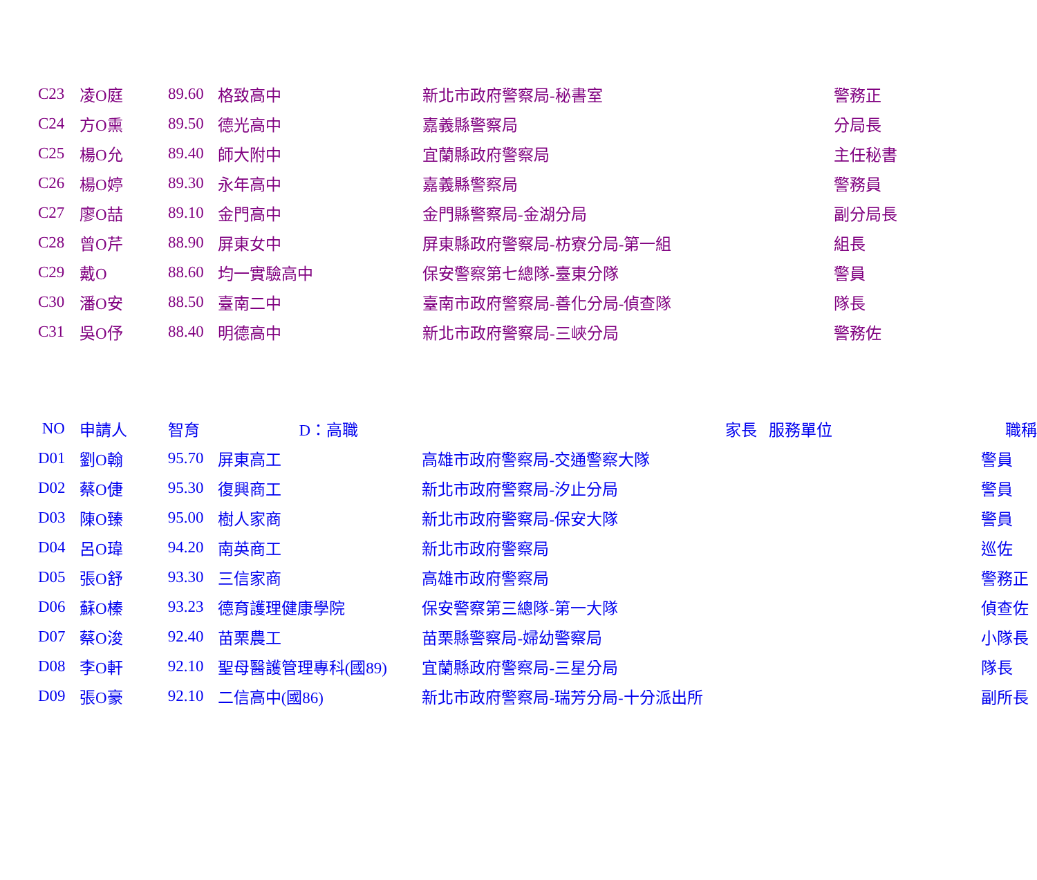| C23 | 凌O庭 | 89.60 | 格致高中 | 新北市政府警察局-秘書室 | 警務正 |
| C24 | 方O熏 | 89.50 | 德光高中 | 嘉義縣警察局 | 分局長 |
| C25 | 楊O允 | 89.40 | 師大附中 | 宜蘭縣政府警察局 | 主任秘書 |
| C26 | 楊O婷 | 89.30 | 永年高中 | 嘉義縣警察局 | 警務員 |
| C27 | 廖O喆 | 89.10 | 金門高中 | 金門縣警察局-金湖分局 | 副分局長 |
| C28 | 曾O芹 | 88.90 | 屏東女中 | 屏東縣政府警察局-枋寮分局-第一組 | 組長 |
| C29 | 戴O | 88.60 | 均一實驗高中 | 保安警察第七總隊-臺東分隊 | 警員 |
| C30 | 潘O安 | 88.50 | 臺南二中 | 臺南市政府警察局-善化分局-偵查隊 | 隊長 |
| C31 | 吳O伃 | 88.40 | 明德高中 | 新北市政府警察局-三峽分局 | 警務佐 |
| NO | 申請人 | 智育 D：高職 | | 家長 服務單位 | 職稱 |
| --- | --- | --- | --- | --- | --- |
| D01 | 劉O翰 | 95.70 | 屏東高工 | 高雄市政府警察局-交通警察大隊 | 警員 |
| D02 | 蔡O倢 | 95.30 | 復興商工 | 新北市政府警察局-汐止分局 | 警員 |
| D03 | 陳O臻 | 95.00 | 樹人家商 | 新北市政府警察局-保安大隊 | 警員 |
| D04 | 呂O瑋 | 94.20 | 南英商工 | 新北市政府警察局 | 巡佐 |
| D05 | 張O舒 | 93.30 | 三信家商 | 高雄市政府警察局 | 警務正 |
| D06 | 蘇O榛 | 93.23 | 德育護理健康學院 | 保安警察第三總隊-第一大隊 | 偵查佐 |
| D07 | 蔡O浚 | 92.40 | 苗栗農工 | 苗栗縣警察局-婦幼警察局 | 小隊長 |
| D08 | 李O軒 | 92.10 | 聖母醫護管理專科(國89) | 宜蘭縣政府警察局-三星分局 | 隊長 |
| D09 | 張O豪 | 92.10 | 二信高中(國86) | 新北市政府警察局-瑞芳分局-十分派出所 | 副所長 |